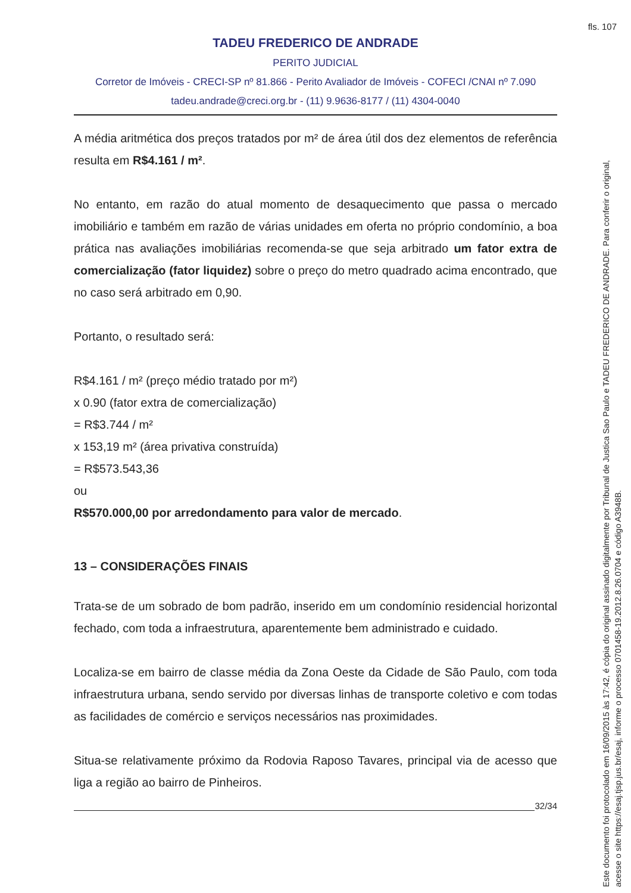fls. 107
TADEU FREDERICO DE ANDRADE
PERITO JUDICIAL
Corretor de Imóveis - CRECI-SP nº 81.866 - Perito Avaliador de Imóveis - COFECI /CNAI nº 7.090
tadeu.andrade@creci.org.br - (11) 9.9636-8177 / (11) 4304-0040
A média aritmética dos preços tratados por m² de área útil dos dez elementos de referência resulta em R$4.161 / m².
No entanto, em razão do atual momento de desaquecimento que passa o mercado imobiliário e também em razão de várias unidades em oferta no próprio condomínio, a boa prática nas avaliações imobiliárias recomenda-se que seja arbitrado um fator extra de comercialização (fator liquidez) sobre o preço do metro quadrado acima encontrado, que no caso será arbitrado em 0,90.
Portanto, o resultado será:
R$4.161 / m² (preço médio tratado por m²)
x 0.90 (fator extra de comercialização)
= R$3.744 / m²
x 153,19 m² (área privativa construída)
= R$573.543,36
ou
R$570.000,00 por arredondamento para valor de mercado.
13 – CONSIDERAÇÕES FINAIS
Trata-se de um sobrado de bom padrão, inserido em um condomínio residencial horizontal fechado, com toda a infraestrutura, aparentemente bem administrado e cuidado.
Localiza-se em bairro de classe média da Zona Oeste da Cidade de São Paulo, com toda infraestrutura urbana, sendo servido por diversas linhas de transporte coletivo e com todas as facilidades de comércio e serviços necessários nas proximidades.
Situa-se relativamente próximo da Rodovia Raposo Tavares, principal via de acesso que liga a região ao bairro de Pinheiros.
32/34
Este documento foi protocolado em 16/09/2015 às 17:42, é cópia do original assinado digitalmente por Tribunal de Justica Sao Paulo e TADEU FREDERICO DE ANDRADE. Para conferir o original, acesse o site https://esaj.tjsp.jus.br/esaj, informe o processo 0701458-19.2012.8.26.0704 e código A3948B.